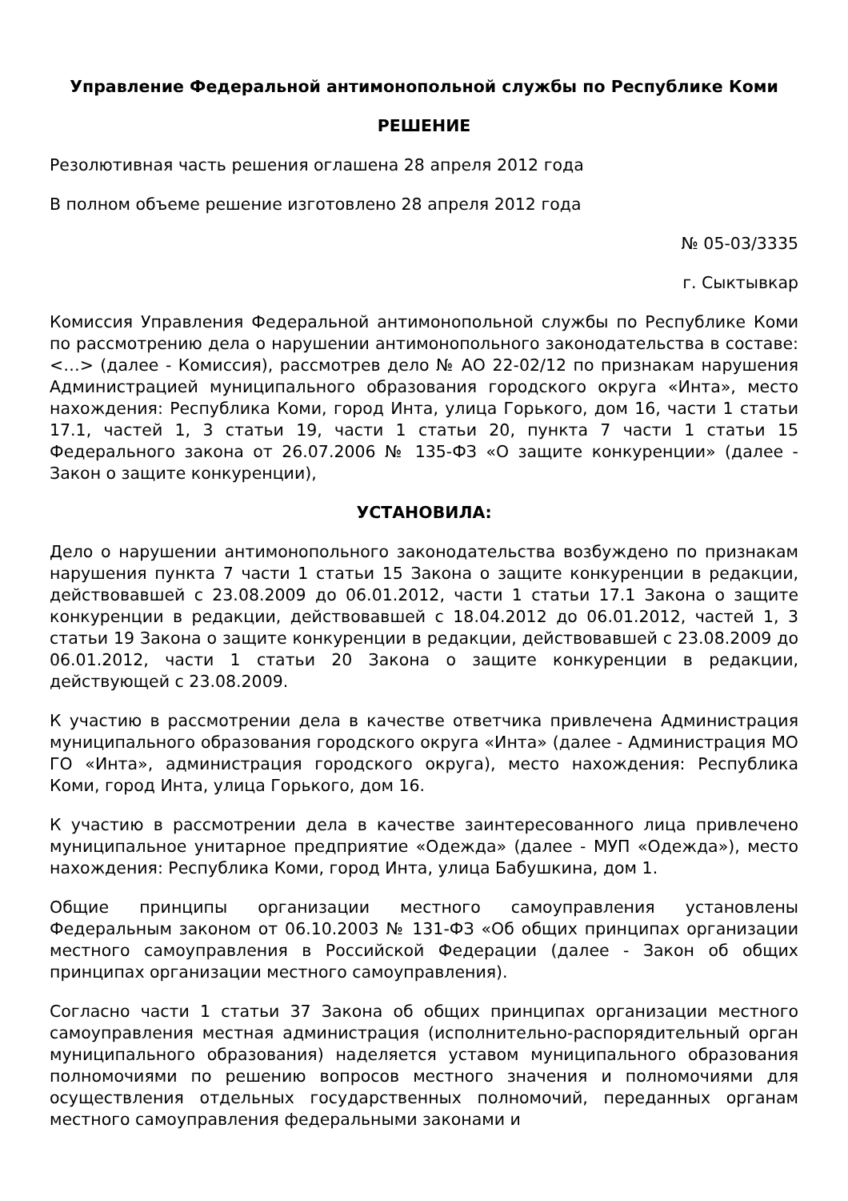Управление Федеральной антимонопольной службы по Республике Коми
РЕШЕНИЕ
Резолютивная часть решения оглашена 28 апреля 2012 года
В полном объеме решение изготовлено 28 апреля 2012 года
№ 05-03/3335
г. Сыктывкар
Комиссия Управления Федеральной антимонопольной службы по Республике Коми по рассмотрению дела о нарушении антимонопольного законодательства в составе: <…> (далее - Комиссия), рассмотрев дело № АО 22-02/12 по признакам нарушения Администрацией муниципального образования городского округа «Инта», место нахождения: Республика Коми, город Инта, улица Горького, дом 16, части 1 статьи 17.1, частей 1, 3 статьи 19, части 1 статьи 20, пункта 7 части 1 статьи 15 Федерального закона от 26.07.2006 № 135-ФЗ «О защите конкуренции» (далее - Закон о защите конкуренции),
УСТАНОВИЛА:
Дело о нарушении антимонопольного законодательства возбуждено по признакам нарушения пункта 7 части 1 статьи 15 Закона о защите конкуренции в редакции, действовавшей с 23.08.2009 до 06.01.2012, части 1 статьи 17.1 Закона о защите конкуренции в редакции, действовавшей с 18.04.2012 до 06.01.2012, частей 1, 3 статьи 19 Закона о защите конкуренции в редакции, действовавшей с 23.08.2009 до 06.01.2012, части 1 статьи 20 Закона о защите конкуренции в редакции, действующей с 23.08.2009.
К участию в рассмотрении дела в качестве ответчика привлечена Администрация муниципального образования городского округа «Инта» (далее - Администрация МО ГО «Инта», администрация городского округа), место нахождения: Республика Коми, город Инта, улица Горького, дом 16.
К участию в рассмотрении дела в качестве заинтересованного лица привлечено муниципальное унитарное предприятие «Одежда» (далее - МУП «Одежда»), место нахождения: Республика Коми, город Инта, улица Бабушкина, дом 1.
Общие принципы организации местного самоуправления установлены Федеральным законом от 06.10.2003 № 131-ФЗ «Об общих принципах организации местного самоуправления в Российской Федерации (далее - Закон об общих принципах организации местного самоуправления).
Согласно части 1 статьи 37 Закона об общих принципах организации местного самоуправления местная администрация (исполнительно-распорядительный орган муниципального образования) наделяется уставом муниципального образования полномочиями по решению вопросов местного значения и полномочиями для осуществления отдельных государственных полномочий, переданных органам местного самоуправления федеральными законами и